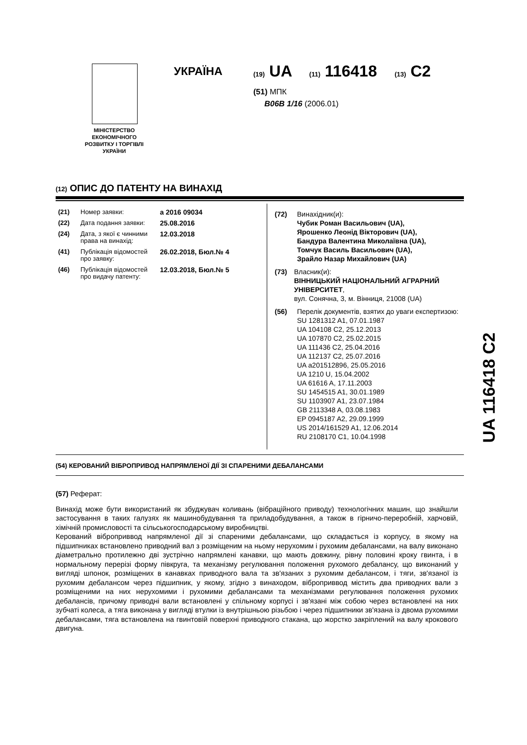МІНІСТЕРСТВО
ЕКОНОМІЧНОГО
РОЗВИТКУ І ТОРГІВЛІ
УКРАЇНИ
УКРАЇНА (19) UA (11) 116418 (13) C2
(51) МПК
B06B 1/16 (2006.01)
(12) ОПИС ДО ПАТЕНТУ НА ВИНАХІД
(21) Номер заявки: a 2016 09034
(22) Дата подання заявки: 25.08.2016
(24) Дата, з якої є чинними права на винахід:
12.03.2018
(41) Публікація відомостей про заявку:
26.02.2018, Бюл.№ 4
(46) Публікація відомостей про видачу патенту:
12.03.2018, Бюл.№ 5
(72) Винахідник(и):
Чубик Роман Васильович (UA),
Ярошенко Леонід Вікторович (UA),
Бандура Валентина Миколаївна (UA),
Томчук Василь Васильович (UA),
Зрайло Назар Михайлович (UA)
(73) Власник(и):
ВІННИЦЬКИЙ НАЦІОНАЛЬНИЙ АГРАРНИЙ УНІВЕРСИТЕТ,
вул. Сонячна, 3, м. Вінниця, 21008 (UA)
(56) Перелік документів, взятих до уваги експертизою:
SU 1281312 A1, 07.01.1987
UA 104108 C2, 25.12.2013
UA 107870 C2, 25.02.2015
UA 111436 C2, 25.04.2016
UA 112137 C2, 25.07.2016
UA a201512896, 25.05.2016
UA 1210 U, 15.04.2002
UA 61616 A, 17.11.2003
SU 1454515 A1, 30.01.1989
SU 1103907 A1, 23.07.1984
GB 2113348 A, 03.08.1983
EP 0945187 A2, 29.09.1999
US 2014/161529 A1, 12.06.2014
RU 2108170 C1, 10.04.1998
(54) КЕРОВАНИЙ ВІБРОПРИВОД НАПРЯМЛЕНОЇ ДІЇ ЗІ СПАРЕНИМИ ДЕБАЛАНСАМИ
(57) Реферат:
Винахід може бути використаний як збуджувач коливань (вібраційного приводу) технологічних машин, що знайшли застосування в таких галузях як машинобудування та приладобудування, а також в гірничо-переробній, харчовій, хімічній промисловості та сільськогосподарському виробництві.
Керований віброприввод напрямленої дії зі спареними дебалансами, що складається із корпусу, в якому на підшипниках встановлено приводний вал з розміщеним на ньому нерухомим і рухомим дебалансами, на валу виконано діаметрально протилежно дві зустрічно напрямлені канавки, що мають довжину, рівну половині кроку гвинта, і в нормальному перерізі форму півкруга, та механізму регулювання положення рухомого дебалансу, що виконаний у вигляді шпонок, розміщених в канавках приводного вала та зв'язаних з рухомим дебалансом, і тяги, зв'язаної із рухомим дебалансом через підшипник, у якому, згідно з винаходом, віброприввод містить два приводних вали з розміщеними на них нерухомими і рухомими дебалансами та механізмами регулювання положення рухомих дебалансів, причому приводні вали встановлені у спільному корпусі і зв'язані між собою через встановлені на них зубчаті колеса, а тяга виконана у вигляді втулки із внутрішньою різьбою і через підшипники зв'язана із двома рухомими дебалансами, тяга встановлена на гвинтовій поверхні приводного стакана, що жорстко закріплений на валу крокового двигуна.
UA 116418 C2